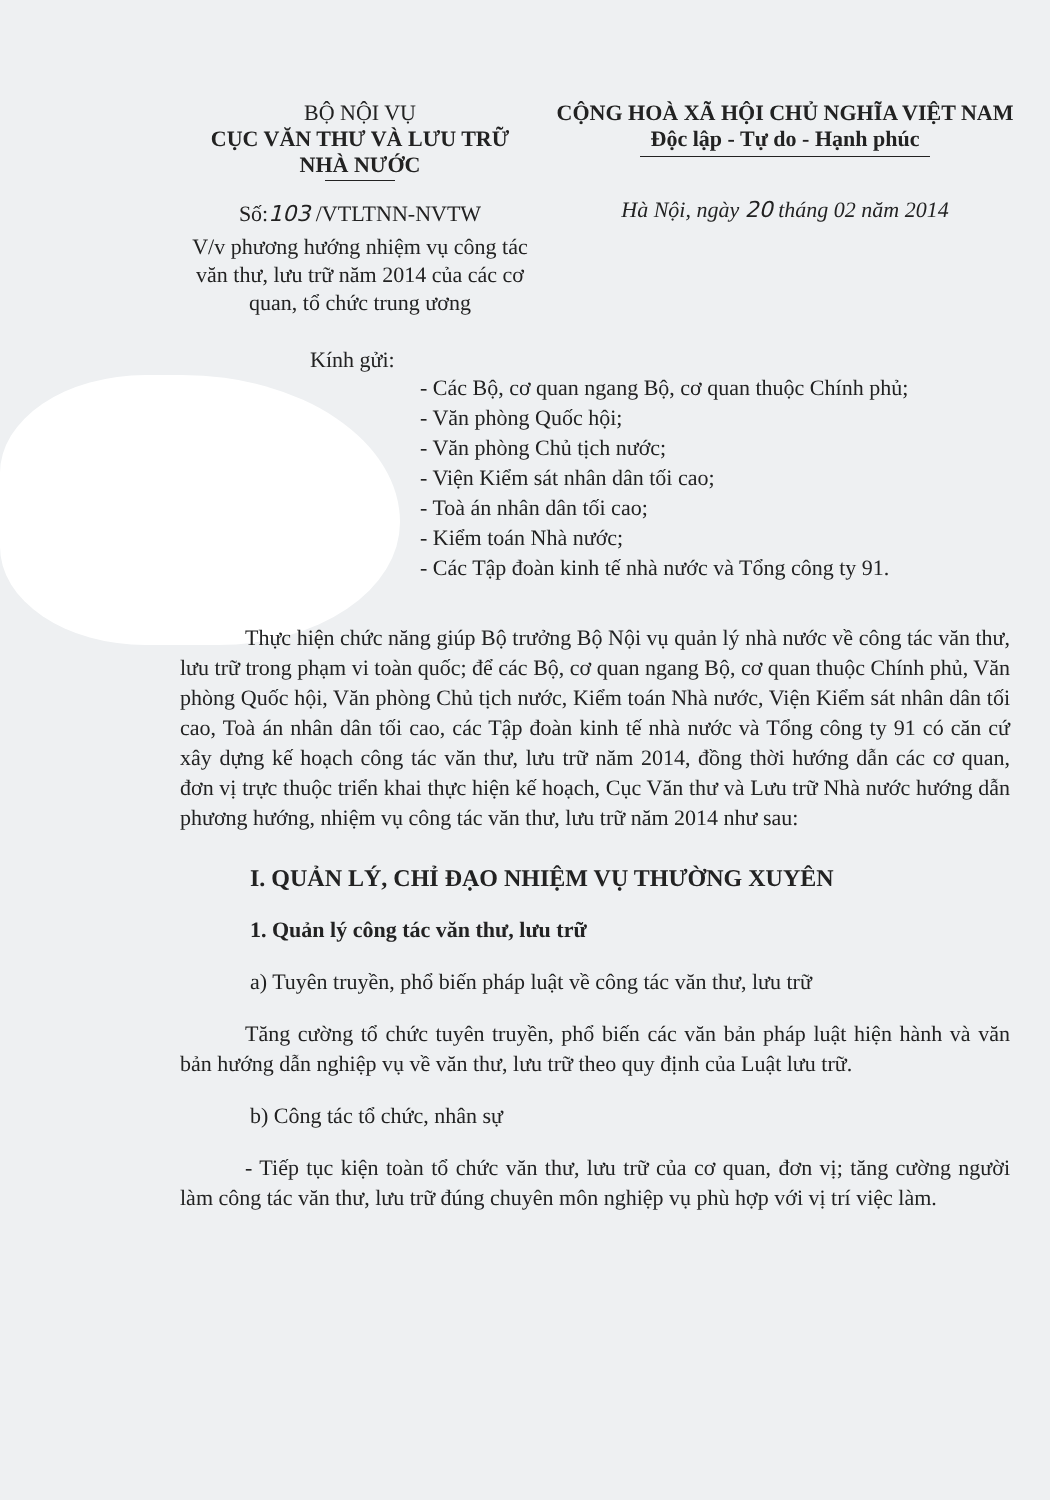BỘ NỘI VỤ
CỤC VĂN THƯ VÀ LƯU TRỮ
NHÀ NƯỚC
Số:103 /VTLTNN-NVTW
V/v phương hướng nhiệm vụ công tác văn thư, lưu trữ năm 2014 của các cơ quan, tổ chức trung ương
CỘNG HOÀ XÃ HỘI CHỦ NGHĨA VIỆT NAM
Độc lập - Tự do - Hạnh phúc
Hà Nội, ngày 20 tháng 02 năm 2014
Kính gửi:
- Các Bộ, cơ quan ngang Bộ, cơ quan thuộc Chính phủ;
- Văn phòng Quốc hội;
- Văn phòng Chủ tịch nước;
- Viện Kiểm sát nhân dân tối cao;
- Toà án nhân dân tối cao;
- Kiểm toán Nhà nước;
- Các Tập đoàn kinh tế nhà nước và Tổng công ty 91.
Thực hiện chức năng giúp Bộ trưởng Bộ Nội vụ quản lý nhà nước về công tác văn thư, lưu trữ trong phạm vi toàn quốc; để các Bộ, cơ quan ngang Bộ, cơ quan thuộc Chính phủ, Văn phòng Quốc hội, Văn phòng Chủ tịch nước, Kiểm toán Nhà nước, Viện Kiểm sát nhân dân tối cao, Toà án nhân dân tối cao, các Tập đoàn kinh tế nhà nước và Tổng công ty 91 có căn cứ xây dựng kế hoạch công tác văn thư, lưu trữ năm 2014, đồng thời hướng dẫn các cơ quan, đơn vị trực thuộc triển khai thực hiện kế hoạch, Cục Văn thư và Lưu trữ Nhà nước hướng dẫn phương hướng, nhiệm vụ công tác văn thư, lưu trữ năm 2014 như sau:
I. QUẢN LÝ, CHỈ ĐẠO NHIỆM VỤ THƯỜNG XUYÊN
1. Quản lý công tác văn thư, lưu trữ
a) Tuyên truyền, phổ biến pháp luật về công tác văn thư, lưu trữ
Tăng cường tổ chức tuyên truyền, phổ biến các văn bản pháp luật hiện hành và văn bản hướng dẫn nghiệp vụ về văn thư, lưu trữ theo quy định của Luật lưu trữ.
b) Công tác tổ chức, nhân sự
- Tiếp tục kiện toàn tổ chức văn thư, lưu trữ của cơ quan, đơn vị; tăng cường người làm công tác văn thư, lưu trữ đúng chuyên môn nghiệp vụ phù hợp với vị trí việc làm.